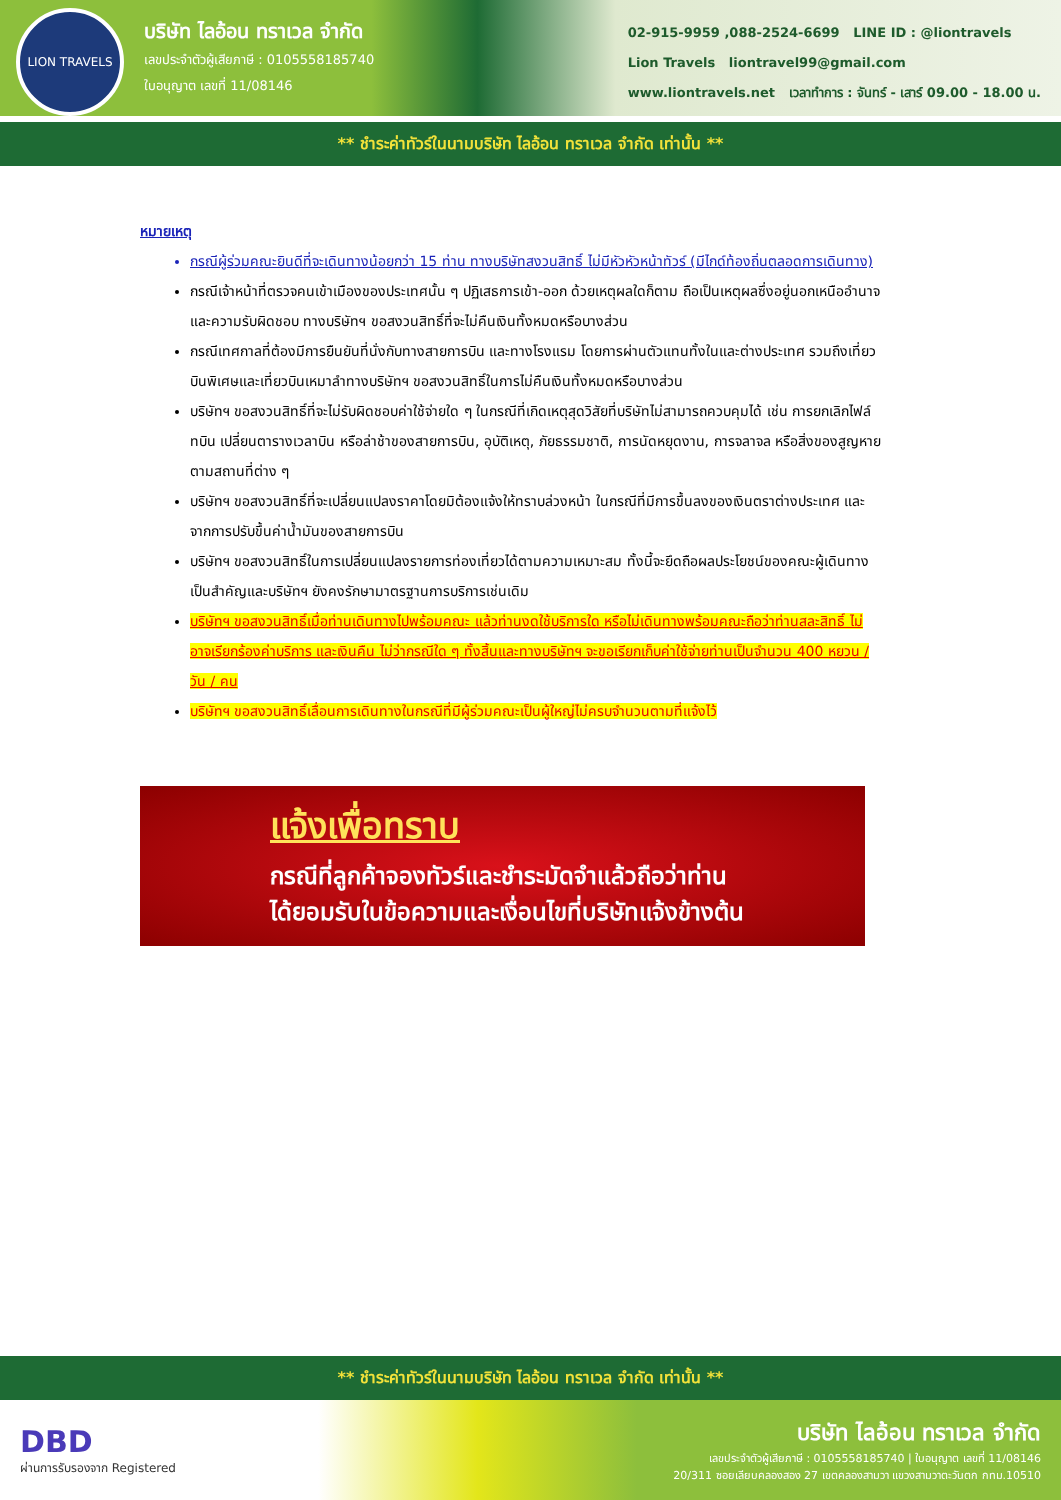LION TRAVELS
บริษัท ไลอ้อน ทราเวล จำกัด
เลขประจำตัวผู้เสียภาษี : 0105558185740
ใบอนุญาต เลขที่ 11/08146
02-915-9959 ,088-2524-6699 LINE ID : @liontravels
Lion Travels liontravel99@gmail.com
www.liontravels.net เวลาทำการ : จันทร์ - เสาร์ 09.00 - 18.00 น.
** ชำระค่าทัวร์ในนามบริษัท ไลอ้อน ทราเวล จำกัด เท่านั้น **
หมายเหตุ
กรณีผู้ร่วมคณะยินดีที่จะเดินทางน้อยกว่า 15 ท่าน ทางบริษัทสงวนสิทธิ์ ไม่มีหัวหัวหน้าทัวร์ (มีไกด์ท้องถิ่นตลอดการเดินทาง)
กรณีเจ้าหน้าที่ตรวจคนเข้าเมืองของประเทศนั้น ๆ ปฏิเสธการเข้า-ออก ด้วยเหตุผลใดก็ตาม ถือเป็นเหตุผลซึ่งอยู่นอกเหนืออำนาจและความรับผิดชอบ ทางบริษัทฯ ขอสงวนสิทธิ์ที่จะไม่คืนเงินทั้งหมดหรือบางส่วน
กรณีเทศกาลที่ต้องมีการยืนยันที่นั่งกับทางสายการบิน และทางโรงแรม โดยการผ่านตัวแทนทั้งในและต่างประเทศ รวมถึงเที่ยวบินพิเศษและเที่ยวบินเหมาลำทางบริษัทฯ ขอสงวนสิทธิ์ในการไม่คืนเงินทั้งหมดหรือบางส่วน
บริษัทฯ ขอสงวนสิทธิ์ที่จะไม่รับผิดชอบค่าใช้จ่ายใด ๆ ในกรณีที่เกิดเหตุสุดวิสัยที่บริษัทไม่สามารถควบคุมได้ เช่น การยกเลิกไฟล์ทบิน เปลี่ยนตารางเวลาบิน หรือล่าช้าของสายการบิน, อุบัติเหตุ, ภัยธรรมชาติ, การนัดหยุดงาน, การจลาจล หรือสิ่งของสูญหายตามสถานที่ต่าง ๆ
บริษัทฯ ขอสงวนสิทธิ์ที่จะเปลี่ยนแปลงราคาโดยมิต้องแจ้งให้ทราบล่วงหน้า ในกรณีที่มีการขึ้นลงของเงินตราต่างประเทศ และจากการปรับขึ้นค่าน้ำมันของสายการบิน
บริษัทฯ ขอสงวนสิทธิ์ในการเปลี่ยนแปลงรายการท่องเที่ยวได้ตามความเหมาะสม ทั้งนี้จะยึดถือผลประโยชน์ของคณะผู้เดินทางเป็นสำคัญและบริษัทฯ ยังคงรักษามาตรฐานการบริการเช่นเดิม
บริษัทฯ ขอสงวนสิทธิ์เมื่อท่านเดินทางไปพร้อมคณะ แล้วท่านงดใช้บริการใด หรือไม่เดินทางพร้อมคณะถือว่าท่านสละสิทธิ์ ไม่อาจเรียกร้องค่าบริการ และเงินคืน ไม่ว่ากรณีใด ๆ ทั้งสิ้นและทางบริษัทฯ จะขอเรียกเก็บค่าใช้จ่ายท่านเป็นจำนวน 400 หยวน / วัน / คน
บริษัทฯ ขอสงวนสิทธิ์เลื่อนการเดินทางในกรณีที่มีผู้ร่วมคณะเป็นผู้ใหญ่ไม่ครบจำนวนตามที่แจ้งไว้
แจ้งเพื่อทราบ
กรณีที่ลูกค้าจองทัวร์และชำระมัดจำแล้วถือว่าท่าน
ได้ยอมรับในข้อความและเงื่อนไขที่บริษัทแจ้งข้างต้น
** ชำระค่าทัวร์ในนามบริษัท ไลอ้อน ทราเวล จำกัด เท่านั้น **
DBD
ผ่านการรับรองจาก Registered
บริษัท ไลอ้อน ทราเวล จำกัด
เลขประจำตัวผู้เสียภาษี : 0105558185740 | ใบอนุญาต เลขที่ 11/08146
20/311 ซอยเลียบคลองสอง 27 เขตคลองสามวา แขวงสามวาตะวันตก กทม.10510